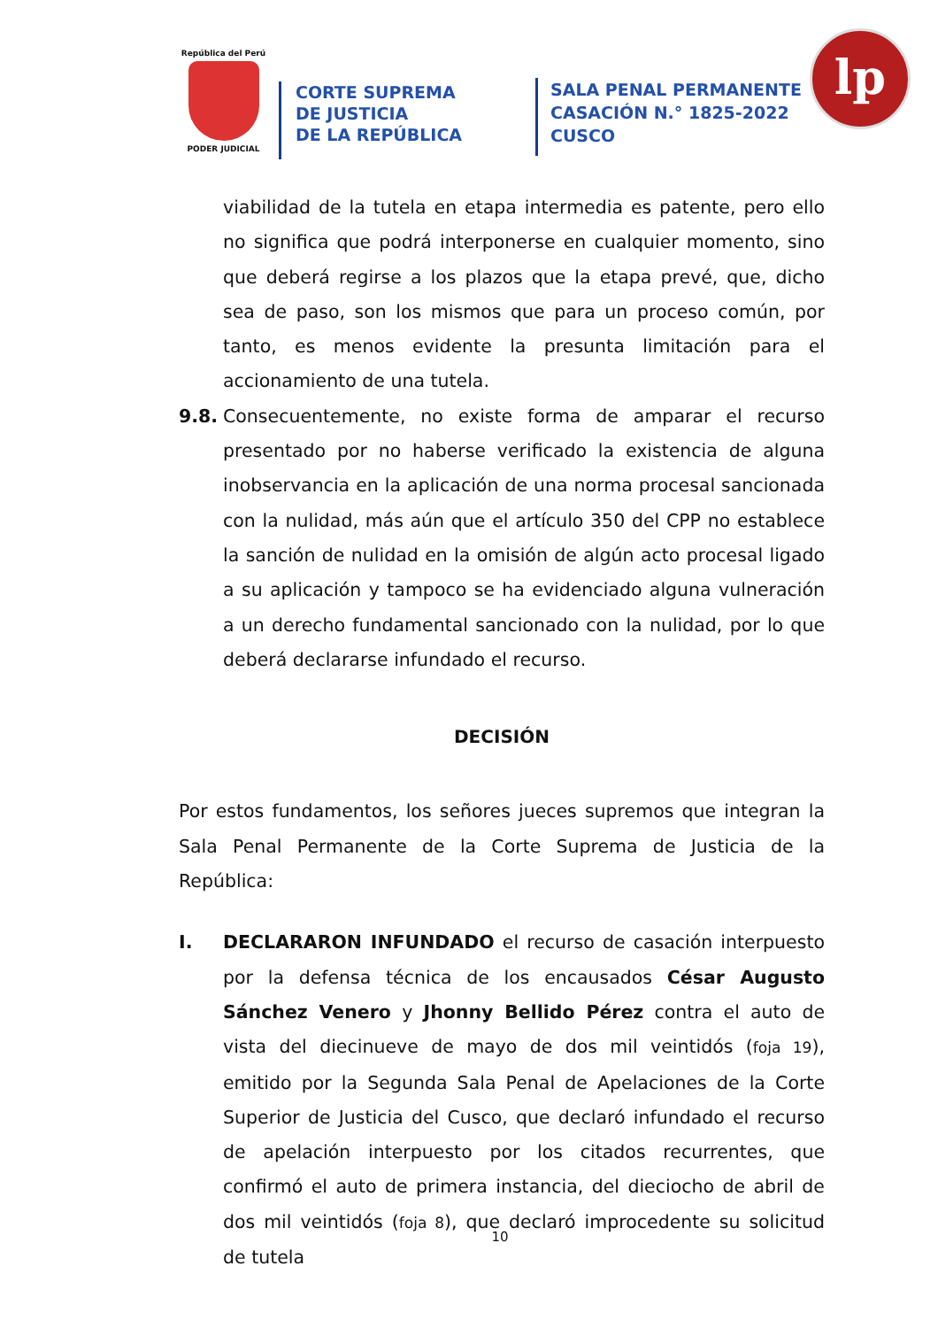República del Perú
PODER JUDICIAL
CORTE SUPREMA
DE JUSTICIA
DE LA REPÚBLICA
SALA PENAL PERMANENTE
CASACIÓN N.° 1825-2022
CUSCO
lp
viabilidad de la tutela en etapa intermedia es patente, pero ello no significa que podrá interponerse en cualquier momento, sino que deberá regirse a los plazos que la etapa prevé, que, dicho sea de paso, son los mismos que para un proceso común, por tanto, es menos evidente la presunta limitación para el accionamiento de una tutela.
9.8. Consecuentemente, no existe forma de amparar el recurso presentado por no haberse verificado la existencia de alguna inobservancia en la aplicación de una norma procesal sancionada con la nulidad, más aún que el artículo 350 del CPP no establece la sanción de nulidad en la omisión de algún acto procesal ligado a su aplicación y tampoco se ha evidenciado alguna vulneración a un derecho fundamental sancionado con la nulidad, por lo que deberá declararse infundado el recurso.
DECISIÓN
Por estos fundamentos, los señores jueces supremos que integran la Sala Penal Permanente de la Corte Suprema de Justicia de la República:
I. DECLARARON INFUNDADO el recurso de casación interpuesto por la defensa técnica de los encausados César Augusto Sánchez Venero y Jhonny Bellido Pérez contra el auto de vista del diecinueve de mayo de dos mil veintidós (foja 19), emitido por la Segunda Sala Penal de Apelaciones de la Corte Superior de Justicia del Cusco, que declaró infundado el recurso de apelación interpuesto por los citados recurrentes, que confirmó el auto de primera instancia, del dieciocho de abril de dos mil veintidós (foja 8), que declaró improcedente su solicitud de tutela
10